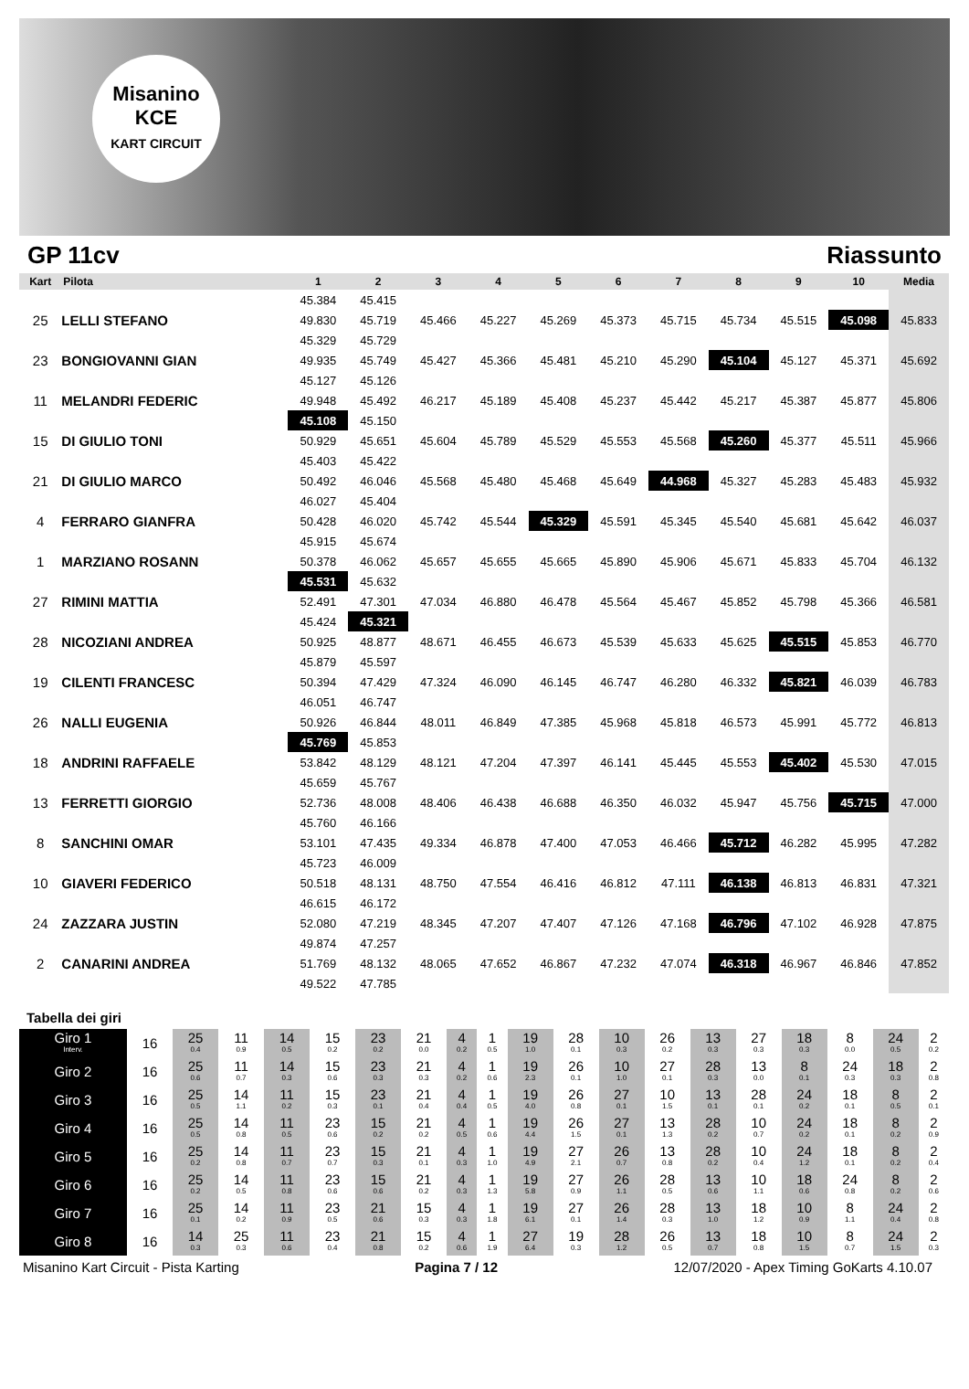Misanino
KCE
KART CIRCUIT
GP 11cv Riassunto
| Kart | Pilota | 1 | 2 | 3 | 4 | 5 | 6 | 7 | 8 | 9 | 10 | Media |
| --- | --- | --- | --- | --- | --- | --- | --- | --- | --- | --- | --- | --- |
| | | 45.384 | 45.415 | | | | | | | | | |
| 25 | LELLI STEFANO | 49.830 | 45.719 | 45.466 | 45.227 | 45.269 | 45.373 | 45.715 | 45.734 | 45.515 | 45.098 | 45.833 |
| | | 45.329 | 45.729 | | | | | | | | | |
| 23 | BONGIOVANNI GIAN | 49.935 | 45.749 | 45.427 | 45.366 | 45.481 | 45.210 | 45.290 | 45.104 | 45.127 | 45.371 | 45.692 |
| | | 45.127 | 45.126 | | | | | | | | | |
| 11 | MELANDRI FEDERIC | 49.948 | 45.492 | 46.217 | 45.189 | 45.408 | 45.237 | 45.442 | 45.217 | 45.387 | 45.877 | 45.806 |
| | | 45.108 | 45.150 | | | | | | | | | |
| 15 | DI GIULIO TONI | 50.929 | 45.651 | 45.604 | 45.789 | 45.529 | 45.553 | 45.568 | 45.260 | 45.377 | 45.511 | 45.966 |
| | | 45.403 | 45.422 | | | | | | | | | |
| 21 | DI GIULIO MARCO | 50.492 | 46.046 | 45.568 | 45.480 | 45.468 | 45.649 | 44.968 | 45.327 | 45.283 | 45.483 | 45.932 |
| | | 46.027 | 45.404 | | | | | | | | | |
| 4 | FERRARO GIANFRA | 50.428 | 46.020 | 45.742 | 45.544 | 45.329 | 45.591 | 45.345 | 45.540 | 45.681 | 45.642 | 46.037 |
| | | 45.915 | 45.674 | | | | | | | | | |
| 1 | MARZIANO ROSANN | 50.378 | 46.062 | 45.657 | 45.655 | 45.665 | 45.890 | 45.906 | 45.671 | 45.833 | 45.704 | 46.132 |
| | | 45.531 | 45.632 | | | | | | | | | |
| 27 | RIMINI MATTIA | 52.491 | 47.301 | 47.034 | 46.880 | 46.478 | 45.564 | 45.467 | 45.852 | 45.798 | 45.366 | 46.581 |
| | | 45.424 | 45.321 | | | | | | | | | |
| 28 | NICOZIANI ANDREA | 50.925 | 48.877 | 48.671 | 46.455 | 46.673 | 45.539 | 45.633 | 45.625 | 45.515 | 45.853 | 46.770 |
| | | 45.879 | 45.597 | | | | | | | | | |
| 19 | CILENTI FRANCESC | 50.394 | 47.429 | 47.324 | 46.090 | 46.145 | 46.747 | 46.280 | 46.332 | 45.821 | 46.039 | 46.783 |
| | | 46.051 | 46.747 | | | | | | | | | |
| 26 | NALLI EUGENIA | 50.926 | 46.844 | 48.011 | 46.849 | 47.385 | 45.968 | 45.818 | 46.573 | 45.991 | 45.772 | 46.813 |
| | | 45.769 | 45.853 | | | | | | | | | |
| 18 | ANDRINI RAFFAELE | 53.842 | 48.129 | 48.121 | 47.204 | 47.397 | 46.141 | 45.445 | 45.553 | 45.402 | 45.530 | 47.015 |
| | | 45.659 | 45.767 | | | | | | | | | |
| 13 | FERRETTI GIORGIO | 52.736 | 48.008 | 48.406 | 46.438 | 46.688 | 46.350 | 46.032 | 45.947 | 45.756 | 45.715 | 47.000 |
| | | 45.760 | 46.166 | | | | | | | | | |
| 8 | SANCHINI OMAR | 53.101 | 47.435 | 49.334 | 46.878 | 47.400 | 47.053 | 46.466 | 45.712 | 46.282 | 45.995 | 47.282 |
| | | 45.723 | 46.009 | | | | | | | | | |
| 10 | GIAVERI FEDERICO | 50.518 | 48.131 | 48.750 | 47.554 | 46.416 | 46.812 | 47.111 | 46.138 | 46.813 | 46.831 | 47.321 |
| | | 46.615 | 46.172 | | | | | | | | | |
| 24 | ZAZZARA JUSTIN | 52.080 | 47.219 | 48.345 | 47.207 | 47.407 | 47.126 | 47.168 | 46.796 | 47.102 | 46.928 | 47.875 |
| | | 49.874 | 47.257 | | | | | | | | | |
| 2 | CANARINI ANDREA | 51.769 | 48.132 | 48.065 | 47.652 | 46.867 | 47.232 | 47.074 | 46.318 | 46.967 | 46.846 | 47.852 |
| | | 49.522 | 47.785 | | | | | | | | | |
Tabella dei giri
| Giro 1 Interv. | 16 | 25 0.4 | 11 0.9 | 14 0.5 | 15 0.2 | 23 0.2 | 21 0.0 | 4 0.2 | 1 0.5 | 19 1.0 | 28 0.1 | 10 0.3 | 26 0.2 | 13 0.3 | 27 0.3 | 18 0.3 | 8 0.0 | 24 0.5 | 2 0.2 |
| Giro 2 | 16 | 25 0.6 | 11 0.7 | 14 0.3 | 15 0.6 | 23 0.3 | 21 0.3 | 4 0.2 | 1 0.6 | 19 2.3 | 26 0.1 | 10 1.0 | 27 0.1 | 28 0.3 | 13 0.0 | 8 0.1 | 24 0.3 | 18 0.3 | 2 0.8 |
| Giro 3 | 16 | 25 0.5 | 14 1.1 | 11 0.2 | 15 0.3 | 23 0.1 | 21 0.4 | 4 0.4 | 1 0.5 | 19 4.0 | 26 0.8 | 27 0.1 | 10 1.5 | 13 0.1 | 28 0.1 | 24 0.2 | 18 0.1 | 8 0.5 | 2 0.1 |
| Giro 4 | 16 | 25 0.5 | 14 0.8 | 11 0.5 | 23 0.6 | 15 0.2 | 21 0.2 | 4 0.5 | 1 0.6 | 19 4.4 | 26 1.5 | 27 0.1 | 13 1.3 | 28 0.2 | 10 0.7 | 24 0.2 | 18 0.1 | 8 0.2 | 2 0.9 |
| Giro 5 | 16 | 25 0.2 | 14 0.8 | 11 0.7 | 23 0.7 | 15 0.3 | 21 0.1 | 4 0.3 | 1 1.0 | 19 4.9 | 27 2.1 | 26 0.7 | 13 0.8 | 28 0.2 | 10 0.4 | 24 1.2 | 18 0.1 | 8 0.2 | 2 0.4 |
| Giro 6 | 16 | 25 0.2 | 14 0.5 | 11 0.8 | 23 0.6 | 15 0.6 | 21 0.2 | 4 0.3 | 1 1.3 | 19 5.8 | 27 0.9 | 26 1.1 | 28 0.5 | 13 0.6 | 10 1.1 | 18 0.6 | 24 0.8 | 8 0.2 | 2 0.6 |
| Giro 7 | 16 | 25 0.1 | 14 0.2 | 11 0.9 | 23 0.5 | 21 0.6 | 15 0.3 | 4 0.3 | 1 1.8 | 19 6.1 | 27 0.1 | 26 1.4 | 28 0.3 | 13 1.0 | 18 1.2 | 10 0.9 | 8 1.1 | 24 0.4 | 2 0.8 |
| Giro 8 | 16 | 14 0.3 | 25 0.3 | 11 0.6 | 23 0.4 | 21 0.8 | 15 0.2 | 4 0.6 | 1 1.9 | 27 6.4 | 19 0.3 | 28 1.2 | 26 0.5 | 13 0.7 | 18 0.8 | 10 1.5 | 8 0.7 | 24 1.5 | 2 0.3 |
Misanino Kart Circuit - Pista Karting Pagina 7 / 12 12/07/2020 - Apex Timing GoKarts 4.10.07